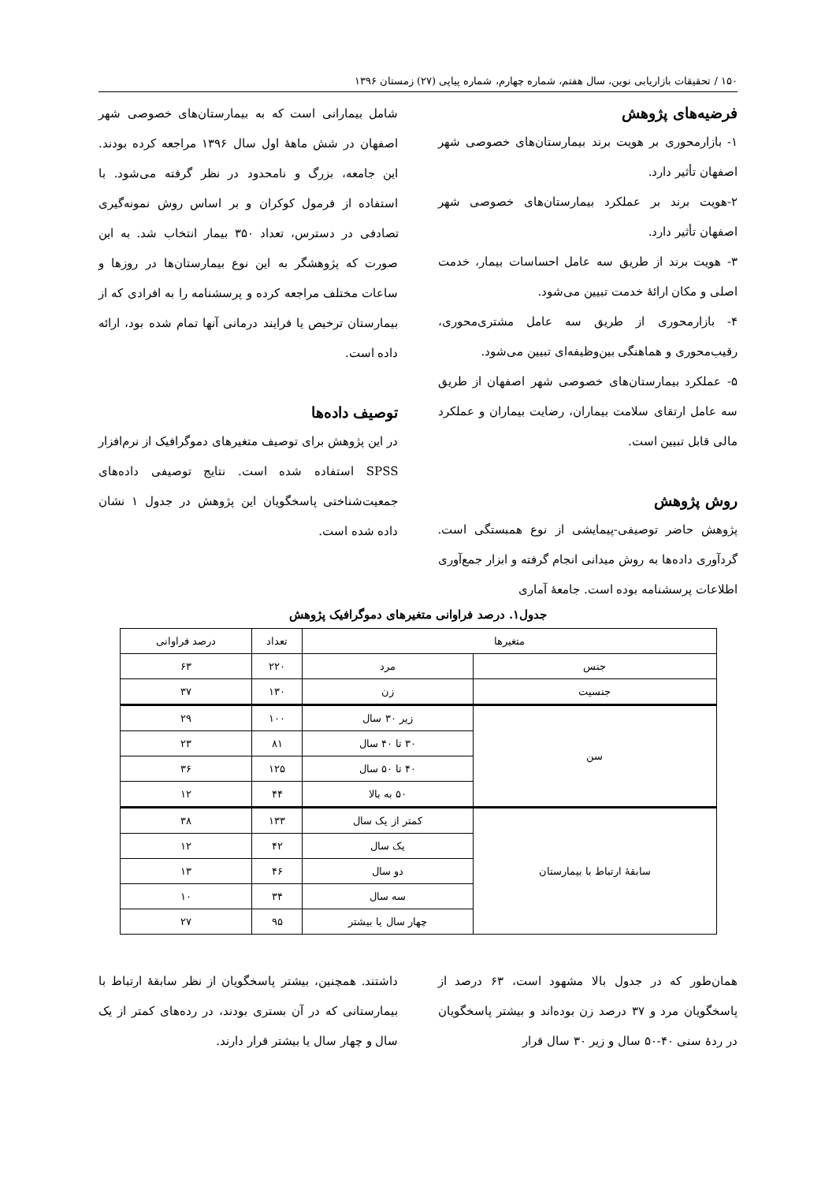۱۵۰ / تحقیقات بازاریابی نوین، سال هفتم، شماره چهارم، شماره پیاپی (۲۷) زمستان ۱۳۹۶
فرضیه‌های پژوهش
۱- بازارمحوری بر هویت برند بیمارستان‌های خصوصی شهر اصفهان تأثیر دارد.
۲-هویت برند بر عملکرد بیمارستان‌های خصوصی شهر اصفهان تأثیر دارد.
۳- هویت برند از طریق سه عامل احساسات بیمار، خدمت اصلی و مکان ارائۀ خدمت تبیین می‌شود.
۴- بازارمحوری از طریق سه عامل مشتری‌محوری، رقیب‌محوری و هماهنگی بین‌وظیفه‌ای تبیین می‌شود.
۵- عملکرد بیمارستان‌های خصوصی شهر اصفهان از طریق سه عامل ارتقای سلامت بیماران، رضایت بیماران و عملکرد مالی قابل تبیین است.
روش پژوهش
پژوهش حاضر توصیفی-پیمایشی از نوع همبستگی است. گردآوری داده‌ها به روش میدانی انجام گرفته و ابزار جمع‌آوری اطلاعات پرسشنامه بوده است. جامعۀ آماری
شامل بیمارانی است که به بیمارستان‌های خصوصی شهر اصفهان در شش ماهۀ اول سال ۱۳۹۶ مراجعه کرده بودند. این جامعه، بزرگ و نامحدود در نظر گرفته می‌شود. با استفاده از فرمول کوکران و بر اساس روش نمونه‌گیری تصادفی در دسترس، تعداد ۳۵۰ بیمار انتخاب شد. به این صورت که پژوهشگر به این نوع بیمارستان‌ها در روزها و ساعات مختلف مراجعه کرده و پرسشنامه را به افرادی که از بیمارستان ترخیص یا فرایند درمانی آنها تمام شده بود، ارائه داده است.
توصیف داده‌ها
در این پژوهش برای توصیف متغیرهای دموگرافیک از نرم‌افزار SPSS استفاده شده است. نتایج توصیفی داده‌های جمعیت‌شناختی پاسخگویان این پژوهش در جدول ۱ نشان داده شده است.
جدول۱. درصد فراوانی متغیرهای دموگرافیک پژوهش
| متغیرها | | تعداد | درصد فراوانی |
| --- | --- | --- | --- |
| جنس | مرد | ۲۲۰ | ۶۳ |
| جنسیت | زن | ۱۳۰ | ۳۷ |
| سن | زیر ۳۰ سال | ۱۰۰ | ۲۹ |
| | ۳۰ تا ۴۰ سال | ۸۱ | ۲۳ |
| | ۴۰ تا ۵۰ سال | ۱۲۵ | ۳۶ |
| | ۵۰ به بالا | ۴۴ | ۱۲ |
| سابقۀ ارتباط با بیمارستان | کمتر از یک سال | ۱۳۳ | ۳۸ |
| | یک سال | ۴۲ | ۱۲ |
| | دو سال | ۴۶ | ۱۳ |
| | سه سال | ۳۴ | ۱۰ |
| | چهار سال یا بیشتر | ۹۵ | ۲۷ |
همان‌طور که در جدول بالا مشهود است، ۶۳ درصد از پاسخگویان مرد و ۳۷ درصد زن بوده‌اند و بیشتر پاسخگویان در ردۀ سنی ۴۰-۵۰ سال و زیر ۳۰ سال قرار
داشتند. همچنین، بیشتر پاسخگویان از نظر سابقۀ ارتباط با بیمارستانی که در آن بستری بودند، در رده‌های کمتر از یک سال و چهار سال یا بیشتر قرار دارند.